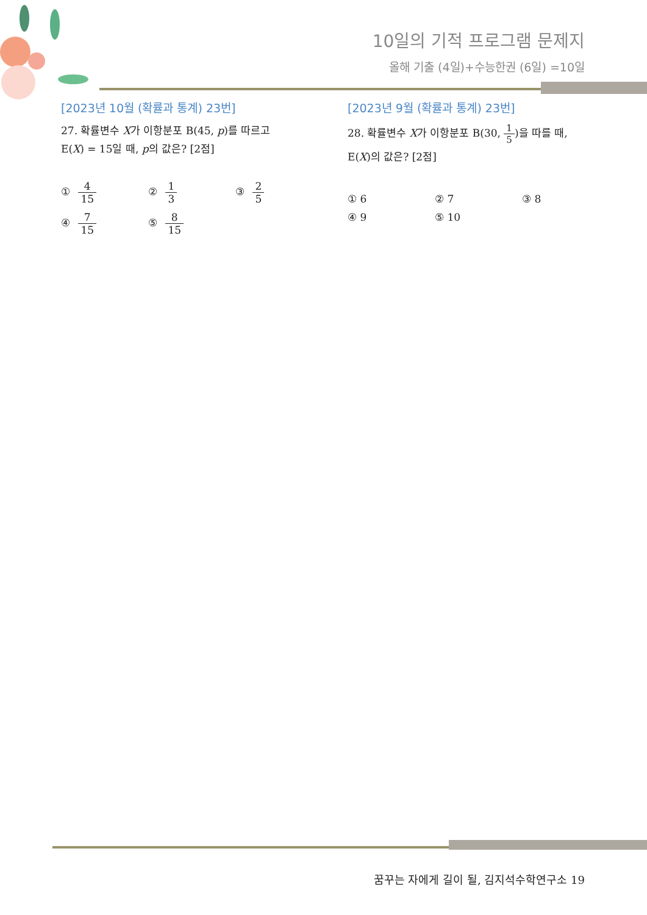10일의 기적 프로그램 문제지
올해 기출 (4일)+수능한권 (6일) =10일
[2023년 10월 (확률과 통계) 23번]
27. 확률변수 X가 이항분포 B(45, p)를 따르고
E(X) = 15일 때, p의 값은? [2점]
① 4 15
② 1 3
③ 2 5
④ 7 15
⑤ 8 15
[2023년 9월 (확률과 통계) 23번]
28. 확률변수 X가 이항분포 B(30, 1 5)을 따를 때,
E(X)의 값은? [2점]
① 6
② 7
③ 8
④ 9
⑤ 10
꿈꾸는 자에게 길이 될, 김지석수학연구소 19